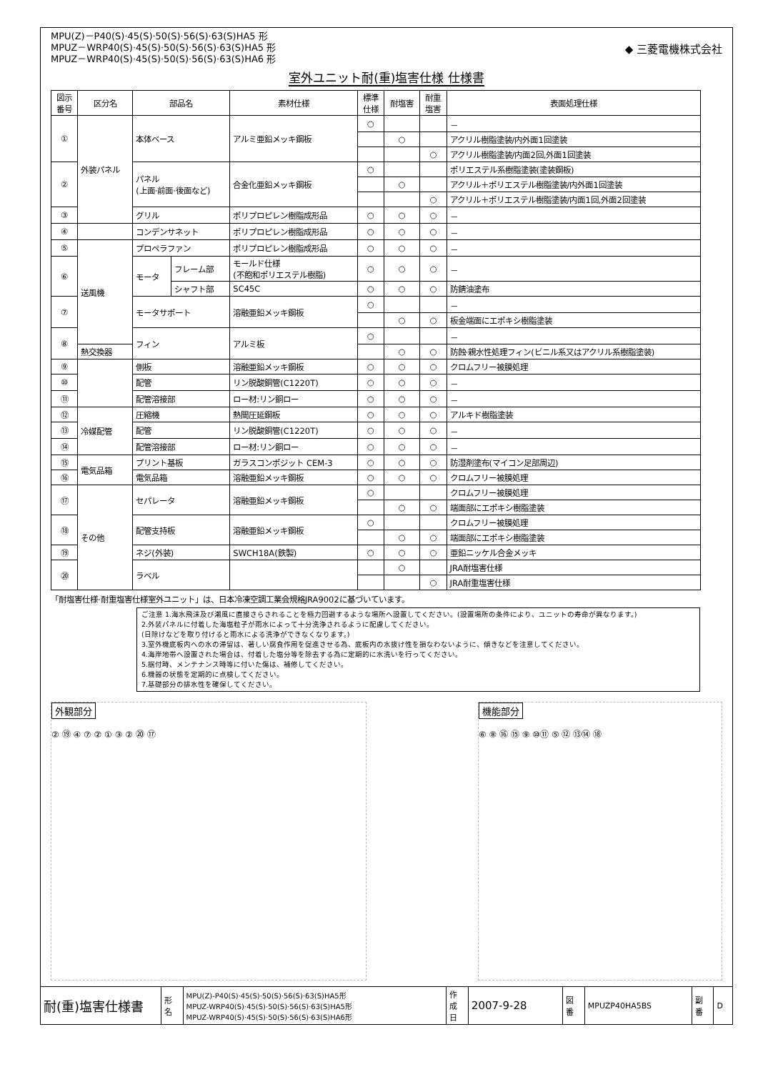MPU(Z)－P40(S)·45(S)·50(S)·56(S)·63(S)HA5 形
MPUZ－WRP40(S)·45(S)·50(S)·56(S)·63(S)HA5 形
MPUZ－WRP40(S)·45(S)·50(S)·56(S)·63(S)HA6 形
◆ 三菱電機株式会社
室外ユニット耐(重)塩害仕様 仕様書
| 図示 番号 | 区分名 | 部品名 | | 素材仕様 | 標準 仕様 | 耐塩害 | 耐重 塩害 | 表面処理仕様 |
| --- | --- | --- | --- | --- | --- | --- | --- | --- |
| ① | 外装パネル | 本体ベース | | アルミ亜鉛メッキ鋼板 | ○ | | | － |
| | | | | | | ○ | | アクリル樹脂塗装/内外面1回塗装 |
| | | | | | | | ○ | アクリル樹脂塗装/内面2回,外面1回塗装 |
| ② | | パネル (上面·前面·後面など) | | 合金化亜鉛メッキ鋼板 | ○ | | | ポリエステル系樹脂塗装(塗装鋼板) |
| | | | | | | ○ | | アクリル＋ポリエステル樹脂塗装/内外面1回塗装 |
| | | | | | | | ○ | アクリル＋ポリエステル樹脂塗装/内面1回,外面2回塗装 |
| ③ | | グリル | | ポリプロピレン樹脂成形品 | ○ | ○ | ○ | － |
| ④ | | コンデンサネット | | ポリプロピレン樹脂成形品 | ○ | ○ | ○ | － |
| ⑤ | 送風機 | プロペラファン | | ポリプロピレン樹脂成形品 | ○ | ○ | ○ | － |
| ⑥ | | モータ | フレーム部 | モールド仕様 (不飽和ポリエステル樹脂) | ○ | ○ | ○ | － |
| | | | シャフト部 | SC45C | ○ | ○ | ○ | 防錆油塗布 |
| ⑦ | | モータサポート | | 溶融亜鉛メッキ鋼板 | ○ | | | － |
| | | | | | | ○ | ○ | 板金端面にエポキシ樹脂塗装 |
| ⑧ | | フィン | | アルミ板 | ○ | | | － |
| | 熱交換器 | | | | | ○ | ○ | 防蝕·親水性処理フィン(ビニル系又はアクリル系樹脂塗装) |
| ⑨ | | 側板 | | 溶融亜鉛メッキ鋼板 | ○ | ○ | ○ | クロムフリー被膜処理 |
| ⑩ | | 配管 | | リン脱酸銅管(C1220T) | ○ | ○ | ○ | － |
| ⑪ | | 配管溶接部 | | ロー材:リン銅ロー | ○ | ○ | ○ | － |
| ⑫ | 冷媒配管 | 圧縮機 | | 熱間圧延鋼板 | ○ | ○ | ○ | アルキド樹脂塗装 |
| ⑬ | | 配管 | | リン脱酸銅管(C1220T) | ○ | ○ | ○ | － |
| ⑭ | | 配管溶接部 | | ロー材:リン銅ロー | ○ | ○ | ○ | － |
| ⑮ | 電気品箱 | プリント基板 | | ガラスコンポジット CEM-3 | ○ | ○ | ○ | 防湿剤塗布(マイコン足部周辺) |
| ⑯ | | 電気品箱 | | 溶融亜鉛メッキ鋼板 | ○ | ○ | ○ | クロムフリー被膜処理 |
| ⑰ | その他 | セパレータ | | 溶融亜鉛メッキ鋼板 | ○ | | | クロムフリー被膜処理 |
| | | | | | | ○ | ○ | 端面部にエポキシ樹脂塗装 |
| ⑱ | | 配管支持板 | | 溶融亜鉛メッキ鋼板 | ○ | | | クロムフリー被膜処理 |
| | | | | | | ○ | ○ | 端面部にエポキシ樹脂塗装 |
| ⑲ | | ネジ(外装) | | SWCH18A(鉄製) | ○ | ○ | ○ | 亜鉛ニッケル合金メッキ |
| ⑳ | | ラベル | | | | ○ | | JRA耐塩害仕様 |
| | | | | | | | ○ | JRA耐重塩害仕様 |
「耐塩害仕様·耐重塩害仕様室外ユニット」は、日本冷凍空調工業会規格JRA9002に基づいています。
ご注意 1.海水飛沫及び潮風に直接さらされることを極力回避するような場所へ設置してください。(設置場所の条件により、ユニットの寿命が異なります。)
2.外装パネルに付着した海塩粒子が雨水によって十分洗浄されるように配慮してください。
(日除けなどを取り付けると雨水による洗浄ができなくなります。)
3.室外機底板内への水の滞留は、著しい腐食作用を促進させる為、底板内の水抜け性を損なわないように、傾きなどを注意してください。
4.海岸地帯へ設置された場合は、付着した塩分等を除去する為に定期的に水洗いを行ってください。
5.据付時、メンテナンス時等に付いた傷は、補修してください。
6.機器の状態を定期的に点検してください。
7.基礎部分の排水性を確保してください。
外観部分
② ⑲ ④ ⑦ ② ① ③ ② ⑳ ⑰
機能部分
⑥ ⑧ ⑯ ⑮ ⑨ ⑩⑪ ⑤ ⑫ ⑬⑭ ⑱
| 耐(重)塩害仕様書 | 形 名 | MPU(Z)-P40(S)·45(S)·50(S)·56(S)·63(S)HA5形 MPUZ-WRP40(S)·45(S)·50(S)·56(S)·63(S)HA5形 MPUZ-WRP40(S)·45(S)·50(S)·56(S)·63(S)HA6形 | 作 成 日 | 2007-9-28 | 図 番 | MPUZP40HA5BS | 副 番 | D |